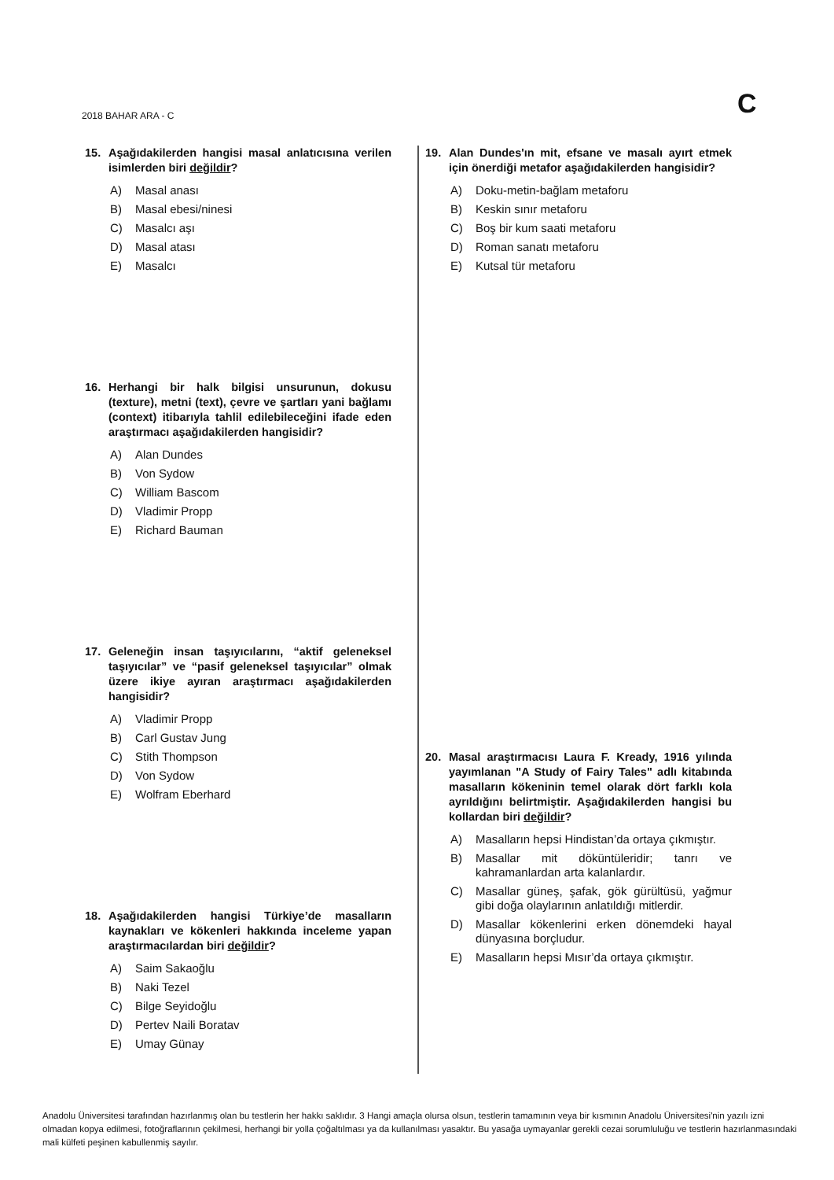2018 BAHAR ARA - C C
15. Aşağıdakilerden hangisi masal anlatıcısına verilen isimlerden biri değildir?
A) Masal anası
B) Masal ebesi/ninesi
C) Masalcı aşı
D) Masal atası
E) Masalcı
16. Herhangi bir halk bilgisi unsurunun, dokusu (texture), metni (text), çevre ve şartları yani bağlamı (context) itibarıyla tahlil edilebileceğini ifade eden araştırmacı aşağıdakilerden hangisidir?
A) Alan Dundes
B) Von Sydow
C) William Bascom
D) Vladimir Propp
E) Richard Bauman
17. Geleneğin insan taşıyıcılarını, “aktif geleneksel taşıyıcılar” ve “pasif geleneksel taşıyıcılar” olmak üzere ikiye ayıran araştırmacı aşağıdakilerden hangisidir?
A) Vladimir Propp
B) Carl Gustav Jung
C) Stith Thompson
D) Von Sydow
E) Wolfram Eberhard
18. Aşağıdakilerden hangisi Türkiye’de masalların kaynakları ve kökenleri hakkında inceleme yapan araştırmacılardan biri değildir?
A) Saim Sakaoğlu
B) Naki Tezel
C) Bilge Seyidoğlu
D) Pertev Naili Boratav
E) Umay Günay
19. Alan Dundes'ın mit, efsane ve masalı ayırt etmek için önerdiği metafor aşağıdakilerden hangisidir?
A) Doku-metin-bağlam metaforu
B) Keskin sınır metaforu
C) Boş bir kum saati metaforu
D) Roman sanatı metaforu
E) Kutsal tür metaforu
20. Masal araştırmacısı Laura F. Kready, 1916 yılında yayımlanan "A Study of Fairy Tales" adlı kitabında masalların kökeninin temel olarak dört farklı kola ayrıldığını belirtmiştir. Aşağıdakilerden hangisi bu kollardan biri değildir?
A) Masalların hepsi Hindistan’da ortaya çıkmıştır.
B) Masallar mit döküntüleridir; tanrı ve kahramanlardan arta kalanlardır.
C) Masallar güneş, şafak, gök gürültüsü, yağmur gibi doğa olaylarının anlatıldığı mitlerdir.
D) Masallar kökenlerini erken dönemdeki hayal dünyasına borçludur.
E) Masalların hepsi Mısır’da ortaya çıkmıştır.
Anadolu Üniversitesi tarafından hazırlanmış olan bu testlerin her hakkı saklıdır. 3 Hangi amaçla olursa olsun, testlerin tamamının veya bir kısmının Anadolu Üniversitesi'nin yazılı izni olmadan kopya edilmesi, fotoğraflarının çekilmesi, herhangi bir yolla çoğaltılması ya da kullanılması yasaktır. Bu yasağa uymayanlar gerekli cezai sorumluluğu ve testlerin hazırlanmasındaki mali külfeti peşinen kabullenmiş sayılır.